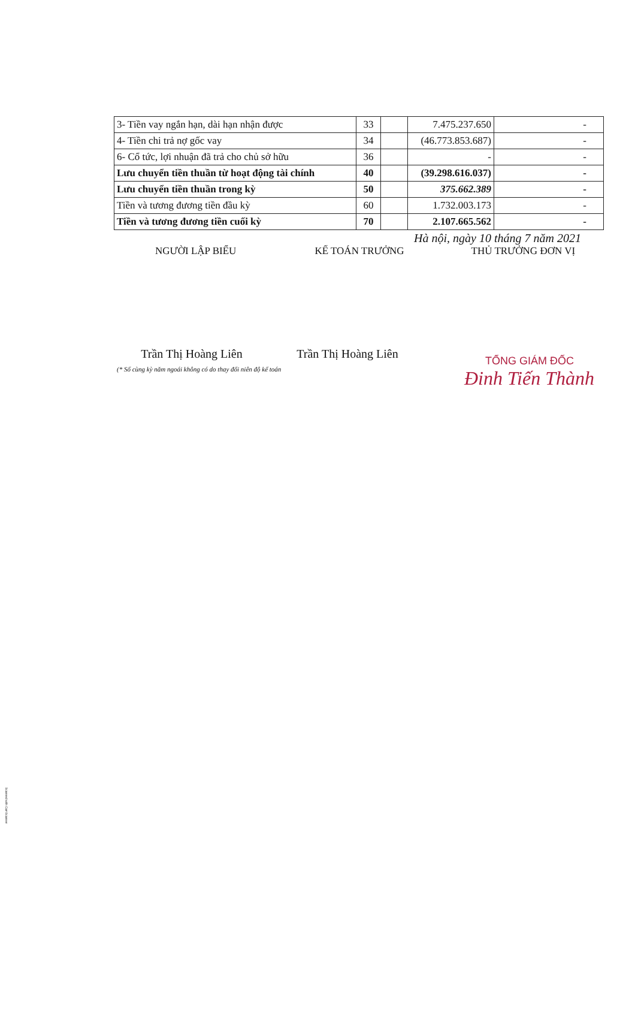| 3- Tiền vay ngắn hạn, dài hạn nhận được | 33 | | 7.475.237.650 | - |
| 4- Tiền chi trả nợ gốc vay | 34 | | (46.773.853.687) | - |
| 6- Cổ tức, lợi nhuận đã trả cho chủ sở hữu | 36 | | - | - |
| Lưu chuyển tiền thuần từ hoạt động tài chính | 40 | | (39.298.616.037) | - |
| Lưu chuyển tiền thuần trong kỳ | 50 | | 375.662.389 | - |
| Tiền và tương đương tiền đầu kỳ | 60 | | 1.732.003.173 | - |
| Tiền và tương đương tiền cuối kỳ | 70 | | 2.107.665.562 | - |
Hà nội, ngày 10 tháng 7 năm 2021
NGƯỜI LẬP BIỂU KẾ TOÁN TRƯỞNG THỦ TRƯỞNG ĐƠN VỊ
Trần Thị Hoàng Liên Trần Thị Hoàng Liên
(* Số cùng kỳ năm ngoái không có do thay đổi niên độ kế toán
TỔNG GIÁM ĐỐC
Đinh Tiến Thành
Scanned with CamScanner